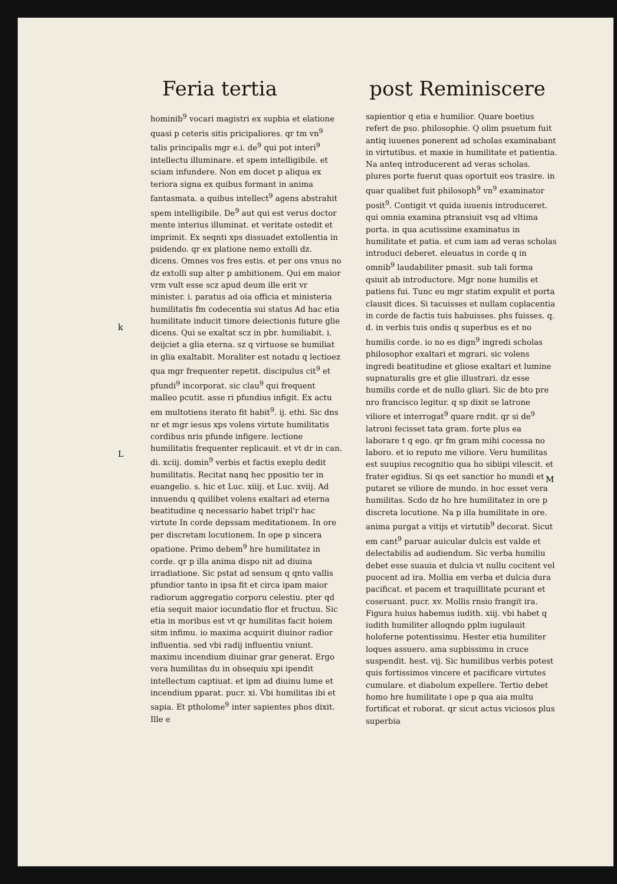Feria tertia post Reminiscere
hominib<sup>9</sup> vocari magistri ex supbia et elatione quasi p ceteris sitis pricipaliores. qr tm vn<sup>9</sup> talis principalis mgr e.i. de<sup>9</sup> qui pot interi<sup>9</sup> intellectu illuminare. et spem intelligibile. et sciam infundere. Non em docet p aliqua ex teriora signa ex quibus formant in anima fantasmata. a quibus intellect<sup>9</sup> agens abstrahit spem intelligibile. De<sup>9</sup> aut qui est verus doctor mente interius illuminat. et veritate ostedit et imprimit. Ex seqnti xps dissuadet extollentia in psidendo. qr ex platione nemo extolli dz. dicens. Omnes vos fres estis. et per ons vnus no dz extolli sup alter p ambitionem. Qui em maior vrm vult esse scz apud deum ille erit vr minister. i. paratus ad oia officia et ministeria humilitatis fm codecentia sui status Ad hac etia humilitate inducit timore deiectionis future glie dicens. Qui se exaltat scz in pbr. humiliabit. i. deijciet a glia eterna. sz q virtuose se humiliat in glia exaltabit. Moraliter est notadu q lectioez qua mgr frequenter repetit. discipulus cit<sup>9</sup> et pfundi<sup>9</sup> incorporat. sic clau<sup>9</sup> qui frequent malleo pcutit. asse ri pfundius infigit. Ex actu em multotiens iterato fit habit<sup>9</sup>. ij. ethi. Sic dns nr et mgr iesus xps volens virtute humilitatis cordibus nris pfunde infigere. lectione humilitatis frequenter replicauit. et vt dr in can. di. xciij. domin<sup>9</sup> verbis et factis exeplu dedit humilitatis. Recitat nanq hec ppositio ter in euangelio. s. hic et Luc. xiiij. et Luc. xviij. Ad innuendu q quilibet volens exaltari ad eterna beatitudine q necessario habet tripl'r hac virtute In corde depssam meditationem. In ore per discretam locutionem. In ope p sincera opatione. Primo debem<sup>9</sup> hre humilitatez in corde. qr p illa anima dispo nit ad diuina irradiatione. Sic pstat ad sensum q qnto vallis pfundior tanto in ipsa fit et circa ipam maior radiorum aggregatio corporu celestiu. pter qd etia sequit maior iocundatio flor et fructuu. Sic etia in moribus est vt qr humilitas facit hoiem sitm infimu. io maxima acquirit diuinor radior influentia. sed vbi radij influentiu vniunt. maximu incendium diuinar grar generat. Ergo vera humilitas du in obsequiu xpi ipendit intellectum captiuat. et ipm ad diuinu lume et incendium pparat. pucr. xi. Vbi humilitas ibi et sapia. Et ptholome<sup>9</sup> inter sapientes phos dixit. Ille e
sapientior q etia e humilior. Quare boetius refert de pso. philosophie. Q olim psuetum fuit antiq iuuenes ponerent ad scholas examinabant in virtutibus. et maxie in humilitate et patientia. Na anteq introducerent ad veras scholas. plures porte fuerut quas oportuit eos trasire. in quar qualibet fuit philosoph<sup>9</sup> vn<sup>9</sup> examinator posit<sup>9</sup>. Contigit vt quida iuuenis introduceret. qui omnia examina ptransiuit vsq ad vltima porta. in qua acutissime examinatus in humilitate et patia. et cum iam ad veras scholas introduci deberet. eleuatus in corde q in omnib<sup>9</sup> laudabiliter pmasit. sub tali forma qsiuit ab introductore. Mgr none humilis et patiens fui. Tunc eu mgr statim expulit et porta clausit dices. Si tacuisses et nullam coplacentia in corde de factis tuis habuisses. phs fuisses. q. d. in verbis tuis ondis q superbus es et no humilis corde. io no es dign<sup>9</sup> ingredi scholas philosophor exaltari et mgrari. sic volens ingredi beatitudine et gliose exaltari et lumine supnaturalis gre et glie illustrari. dz esse humilis corde et de nullo gliari. Sic de bto pre nro francisco legitur. q sp dixit se latrone viliore et interrogat<sup>9</sup> quare rndit. qr si de<sup>9</sup> latroni fecisset tata gram. forte plus ea laborare t q ego. qr fm gram mihi cocessa no laboro. et io reputo me viliore. Veru humilitas est suupius recognitio qua ho sibiipi vilescit. et frater egidius. Si qs eet sanctior ho mundi et putaret se viliore de mundo. in hoc esset vera humilitas. Scdo dz ho hre humilitatez in ore p discreta locutione. Na p illa humilitate in ore. anima purgat a vitijs et virtutib<sup>9</sup> decorat. Sicut em cant<sup>9</sup> paruar auicular dulcis est valde et delectabilis ad audiendum. Sic verba humiliu debet esse suauia et dulcia vt nullu cocitent vel puocent ad ira. Mollia em verba et dulcia dura pacificat. et pacem et traquillitate pcurant et coseruant. pucr. xv. Mollis rnsio frangit ira. Figura huius habemus iudith. xiij. vbi habet q iudith humiliter alloqndo pplm iugulauit holoferne potentissimu. Hester etia humiliter loques assuero. ama supbissimu in cruce suspendit. hest. vij. Sic humilibus verbis potest quis fortissimos vincere et pacificare virtutes cumulare. et diabolum expellere. Tertio debet homo hre humilitate i ope p qua aia multu fortificat et roborat. qr sicut actus viciosos plus superbia
k
L
M